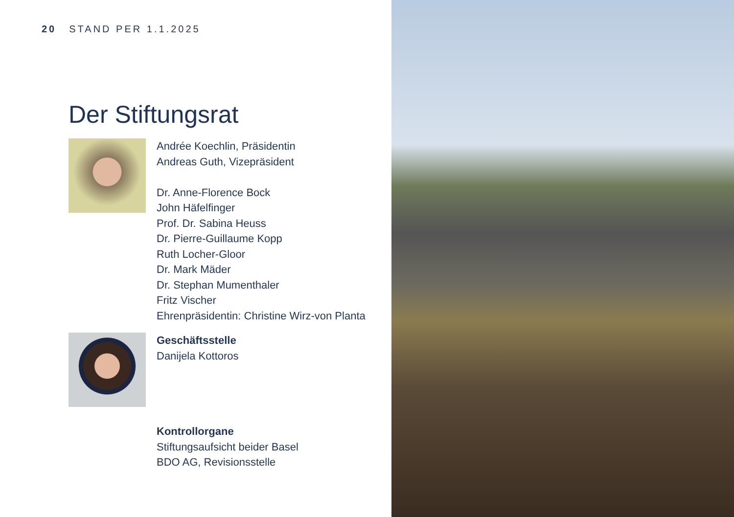20 STAND PER 1.1.2025
Der Stiftungsrat
Andrée Koechlin, Präsidentin
Andreas Guth, Vizepräsident
Dr. Anne-Florence Bock
John Häfelfinger
Prof. Dr. Sabina Heuss
Dr. Pierre-Guillaume Kopp
Ruth Locher-Gloor
Dr. Mark Mäder
Dr. Stephan Mumenthaler
Fritz Vischer
Ehrenpräsidentin: Christine Wirz-von Planta
Geschäftsstelle
Danijela Kottoros
Kontrollorgane
Stiftungsaufsicht beider Basel
BDO AG, Revisionsstelle